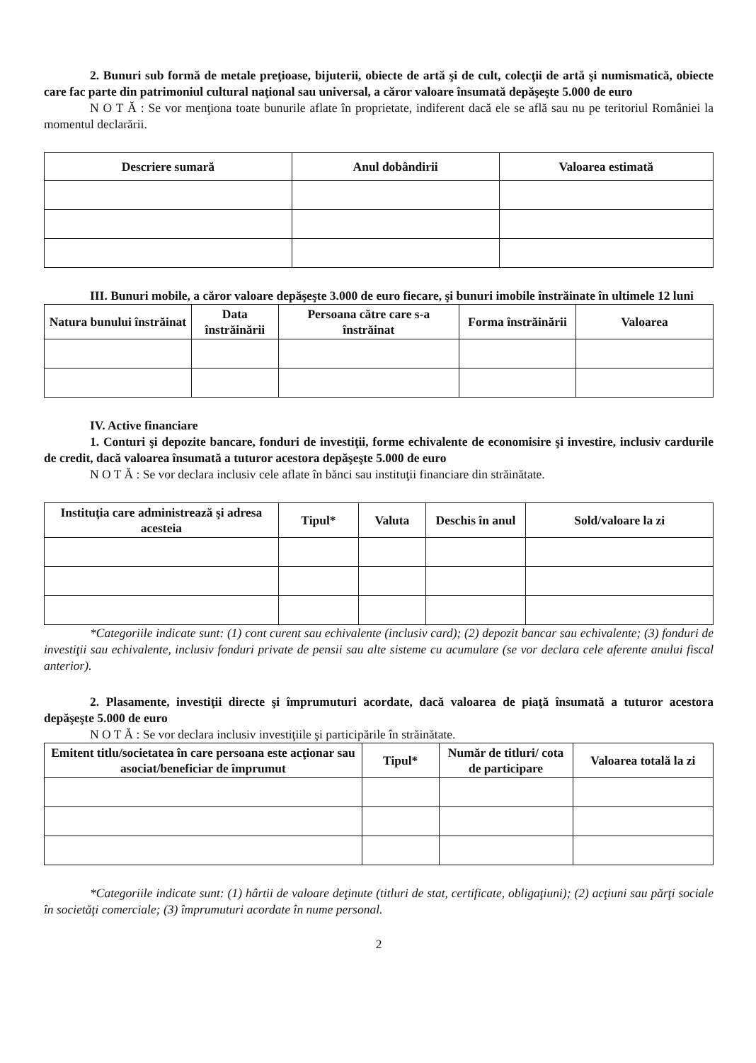2. Bunuri sub formă de metale preţioase, bijuterii, obiecte de artă şi de cult, colecţii de artă şi numismatică, obiecte care fac parte din patrimoniul cultural naţional sau universal, a căror valoare însumată depăşeşte 5.000 de euro
N O T Ă : Se vor menţiona toate bunurile aflate în proprietate, indiferent dacă ele se află sau nu pe teritoriul României la momentul declarării.
| Descriere sumară | Anul dobândirii | Valoarea estimată |
| --- | --- | --- |
III. Bunuri mobile, a căror valoare depăşeşte 3.000 de euro fiecare, şi bunuri imobile înstrăinate în ultimele 12 luni
| Natura bunului înstrăinat | Data înstrăinării | Persoana către care s-a înstrăinat | Forma înstrăinării | Valoarea |
| --- | --- | --- | --- | --- |
IV. Active financiare
1. Conturi şi depozite bancare, fonduri de investiţii, forme echivalente de economisire şi investire, inclusiv cardurile de credit, dacă valoarea însumată a tuturor acestora depăşeşte 5.000 de euro
N O T Ă : Se vor declara inclusiv cele aflate în bănci sau instituţii financiare din străinătate.
| Instituţia care administrează şi adresa acesteia | Tipul* | Valuta | Deschis în anul | Sold/valoare la zi |
| --- | --- | --- | --- | --- |
*Categoriile indicate sunt: (1) cont curent sau echivalente (inclusiv card); (2) depozit bancar sau echivalente; (3) fonduri de investiţii sau echivalente, inclusiv fonduri private de pensii sau alte sisteme cu acumulare (se vor declara cele aferente anului fiscal anterior).
2. Plasamente, investiţii directe şi împrumuturi acordate, dacă valoarea de piaţă însumată a tuturor acestora depăşeşte 5.000 de euro
N O T Ă : Se vor declara inclusiv investiţiile şi participările în străinătate.
| Emitent titlu/societatea în care persoana este acţionar sau asociat/beneficiar de împrumut | Tipul* | Număr de titluri/ cota de participare | Valoarea totală la zi |
| --- | --- | --- | --- |
*Categoriile indicate sunt: (1) hârtii de valoare deţinute (titluri de stat, certificate, obligaţiuni); (2) acţiuni sau părţi sociale în societăţi comerciale; (3) împrumuturi acordate în nume personal.
2